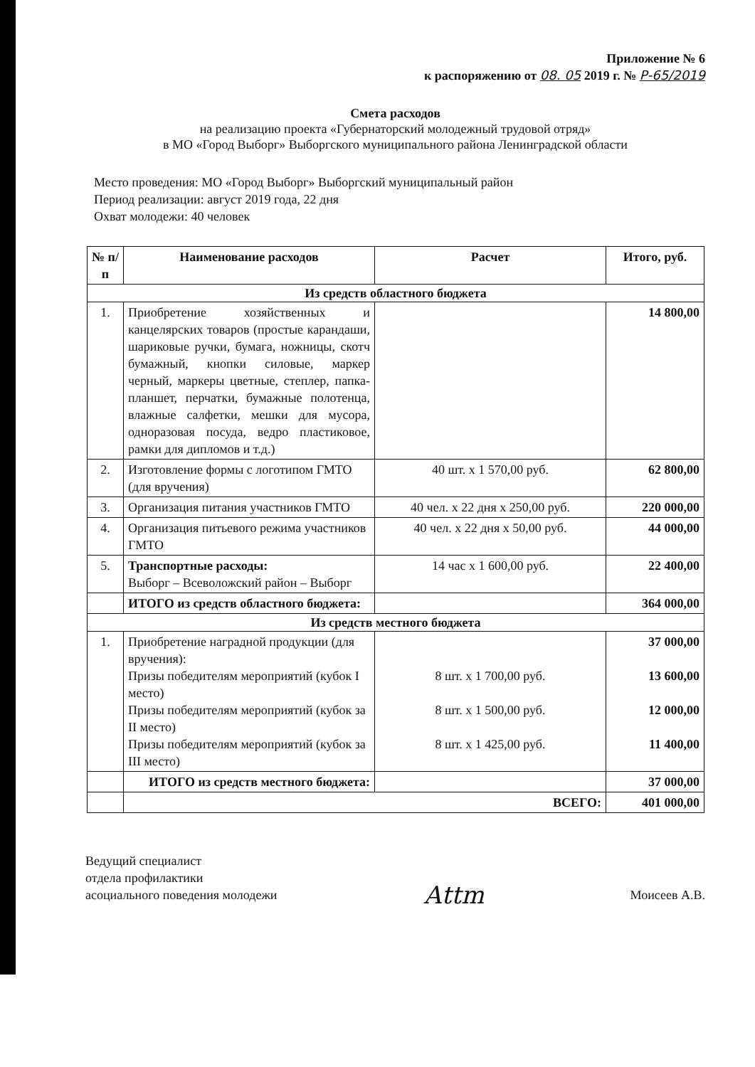Приложение № 6
к распоряжению от 08. 05 2019 г. № Р-65/2019
Смета расходов
на реализацию проекта «Губернаторский молодежный трудовой отряд»
в МО «Город Выборг» Выборгского муниципального района Ленинградской области
Место проведения: МО «Город Выборг» Выборгский муниципальный район
Период реализации: август 2019 года, 22 дня
Охват молодежи: 40 человек
| № п/п | Наименование расходов | Расчет | Итого, руб. |
| --- | --- | --- | --- |
| Из средств областного бюджета | | | |
| 1. | Приобретение хозяйственных и канцелярских товаров (простые карандаши, шариковые ручки, бумага, ножницы, скотч бумажный, кнопки силовые, маркер черный, маркеры цветные, степлер, папка-планшет, перчатки, бумажные полотенца, влажные салфетки, мешки для мусора, одноразовая посуда, ведро пластиковое, рамки для дипломов и т.д.) | | 14 800,00 |
| 2. | Изготовление формы с логотипом ГМТО (для вручения) | 40 шт. х 1 570,00 руб. | 62 800,00 |
| 3. | Организация питания участников ГМТО | 40 чел. х 22 дня х 250,00 руб. | 220 000,00 |
| 4. | Организация питьевого режима участников ГМТО | 40 чел. х 22 дня х 50,00 руб. | 44 000,00 |
| 5. | Транспортные расходы: Выборг – Всеволожский район – Выборг | 14 час х 1 600,00 руб. | 22 400,00 |
| | ИТОГО из средств областного бюджета: | | 364 000,00 |
| Из средств местного бюджета | | | |
| 1. | Приобретение наградной продукции (для вручения): Призы победителям мероприятий (кубок I место) Призы победителям мероприятий (кубок за II место) Призы победителям мероприятий (кубок за III место) | 8 шт. х 1 700,00 руб. 8 шт. х 1 500,00 руб. 8 шт. х 1 425,00 руб. | 37 000,00 13 600,00 12 000,00 11 400,00 |
| | ИТОГО из средств местного бюджета: | | 37 000,00 |
| | ВСЕГО: | | 401 000,00 |
Ведущий специалист
отдела профилактики
асоциального поведения молодежи
Аttm
Моисеев А.В.